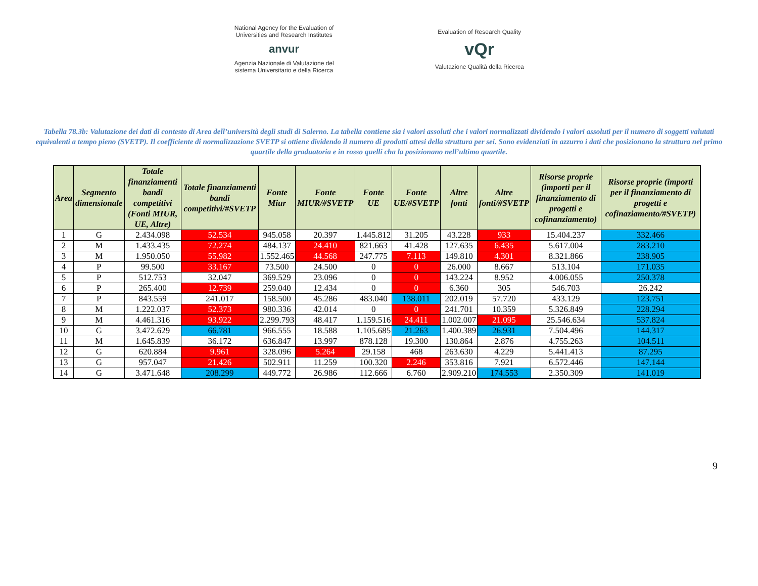National Agency for the Evaluation of
Universities and Research Institutes
anvur
Agenzia Nazionale di Valutazione del
sistema Universitario e della Ricerca
Evaluation of Research Quality
vQr
Valutazione Qualità della Ricerca
Tabella 78.3b: Valutazione dei dati di contesto di Area dell’università degli studi di Salerno. La tabella contiene sia i valori assoluti che i valori normalizzati dividendo i valori assoluti per il numero di soggetti valutati equivalenti a tempo pieno (SVETP). Il coefficiente di normalizzazione SVETP si ottiene dividendo il numero di prodotti attesi della struttura per sei. Sono evidenziati in azzurro i dati che posizionano la struttura nel primo quartile della graduatoria e in rosso quelli cha la posizionano nell’ultimo quartile.
| Area | Segmento dimensionale | Totale finanziamenti bandi competitivi (Fonti MIUR, UE, Altre) | Totale finanziamenti bandi competitivi/#SVETP | Fonte Miur | Fonte MIUR/#SVETP | Fonte UE | Fonte UE/#SVETP | Altre fonti | Altre fonti/#SVETP | Risorse proprie (importi per il finanziamento di progetti e cofinanziamento) | Risorse proprie (importi per il finanziamento di progetti e cofinaziamento/#SVETP) |
| --- | --- | --- | --- | --- | --- | --- | --- | --- | --- | --- | --- |
| 1 | G | 2.434.098 | 52.534 | 945.058 | 20.397 | 1.445.812 | 31.205 | 43.228 | 933 | 15.404.237 | 332.466 |
| 2 | M | 1.433.435 | 72.274 | 484.137 | 24.410 | 821.663 | 41.428 | 127.635 | 6.435 | 5.617.004 | 283.210 |
| 3 | M | 1.950.050 | 55.982 | 1.552.465 | 44.568 | 247.775 | 7.113 | 149.810 | 4.301 | 8.321.866 | 238.905 |
| 4 | P | 99.500 | 33.167 | 73.500 | 24.500 | 0 | 0 | 26.000 | 8.667 | 513.104 | 171.035 |
| 5 | P | 512.753 | 32.047 | 369.529 | 23.096 | 0 | 0 | 143.224 | 8.952 | 4.006.055 | 250.378 |
| 6 | P | 265.400 | 12.739 | 259.040 | 12.434 | 0 | 0 | 6.360 | 305 | 546.703 | 26.242 |
| 7 | P | 843.559 | 241.017 | 158.500 | 45.286 | 483.040 | 138.011 | 202.019 | 57.720 | 433.129 | 123.751 |
| 8 | M | 1.222.037 | 52.373 | 980.336 | 42.014 | 0 | 0 | 241.701 | 10.359 | 5.326.849 | 228.294 |
| 9 | M | 4.461.316 | 93.922 | 2.299.793 | 48.417 | 1.159.516 | 24.411 | 1.002.007 | 21.095 | 25.546.634 | 537.824 |
| 10 | G | 3.472.629 | 66.781 | 966.555 | 18.588 | 1.105.685 | 21.263 | 1.400.389 | 26.931 | 7.504.496 | 144.317 |
| 11 | M | 1.645.839 | 36.172 | 636.847 | 13.997 | 878.128 | 19.300 | 130.864 | 2.876 | 4.755.263 | 104.511 |
| 12 | G | 620.884 | 9.961 | 328.096 | 5.264 | 29.158 | 468 | 263.630 | 4.229 | 5.441.413 | 87.295 |
| 13 | G | 957.047 | 21.426 | 502.911 | 11.259 | 100.320 | 2.246 | 353.816 | 7.921 | 6.572.446 | 147.144 |
| 14 | G | 3.471.648 | 208.299 | 449.772 | 26.986 | 112.666 | 6.760 | 2.909.210 | 174.553 | 2.350.309 | 141.019 |
9